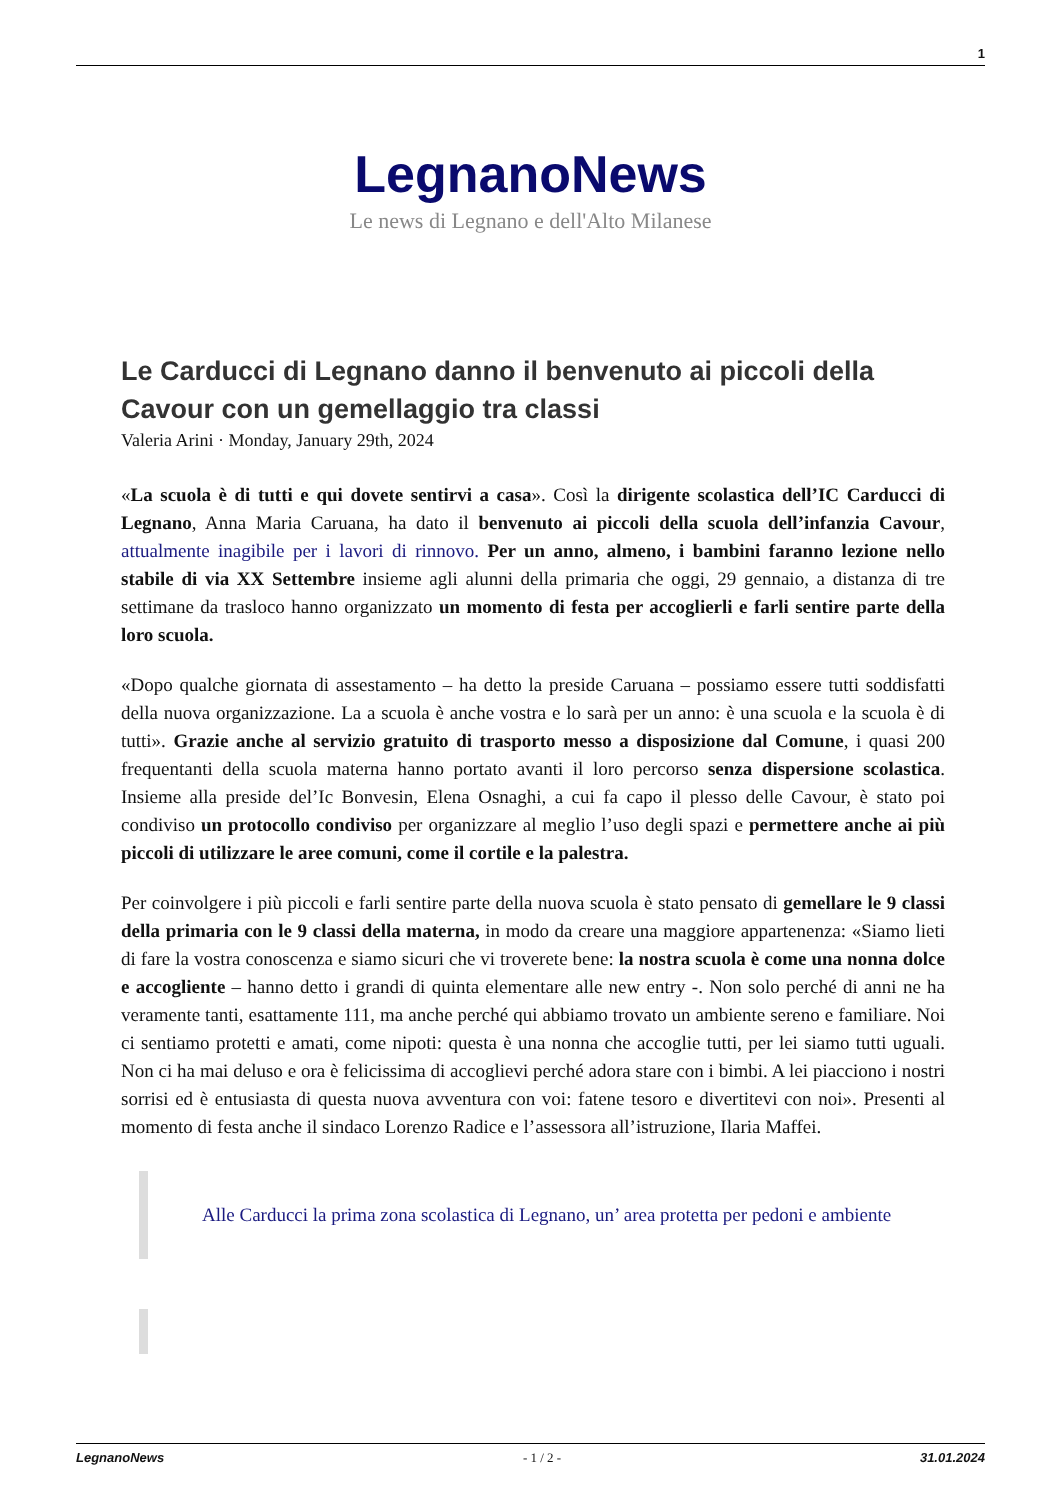1
LegnanoNews
Le news di Legnano e dell'Alto Milanese
Le Carducci di Legnano danno il benvenuto ai piccoli della Cavour con un gemellaggio tra classi
Valeria Arini · Monday, January 29th, 2024
«La scuola è di tutti e qui dovete sentirvi a casa». Così la dirigente scolastica dell’IC Carducci di Legnano, Anna Maria Caruana, ha dato il benvenuto ai piccoli della scuola dell’infanzia Cavour, attualmente inagibile per i lavori di rinnovo. Per un anno, almeno, i bambini faranno lezione nello stabile di via XX Settembre insieme agli alunni della primaria che oggi, 29 gennaio, a distanza di tre settimane da trasloco hanno organizzato un momento di festa per accoglierli e farli sentire parte della loro scuola.
«Dopo qualche giornata di assestamento – ha detto la preside Caruana – possiamo essere tutti soddisfatti della nuova organizzazione. La a scuola è anche vostra e lo sarà per un anno: è una scuola e la scuola è di tutti». Grazie anche al servizio gratuito di trasporto messo a disposizione dal Comune, i quasi 200 frequentanti della scuola materna hanno portato avanti il loro percorso senza dispersione scolastica. Insieme alla preside del’Ic Bonvesin, Elena Osnaghi, a cui fa capo il plesso delle Cavour, è stato poi condiviso un protocollo condiviso per organizzare al meglio l’uso degli spazi e permettere anche ai più piccoli di utilizzare le aree comuni, come il cortile e la palestra.
Per coinvolgere i più piccoli e farli sentire parte della nuova scuola è stato pensato di gemellare le 9 classi della primaria con le 9 classi della materna, in modo da creare una maggiore appartenenza: «Siamo lieti di fare la vostra conoscenza e siamo sicuri che vi troverete bene: la nostra scuola è come una nonna dolce e accogliente – hanno detto i grandi di quinta elementare alle new entry -. Non solo perché di anni ne ha veramente tanti, esattamente 111, ma anche perché qui abbiamo trovato un ambiente sereno e familiare. Noi ci sentiamo protetti e amati, come nipoti: questa è una nonna che accoglie tutti, per lei siamo tutti uguali. Non ci ha mai deluso e ora è felicissima di accoglievi perché adora stare con i bimbi. A lei piacciono i nostri sorrisi ed è entusiasta di questa nuova avventura con voi: fatene tesoro e divertitevi con noi». Presenti al momento di festa anche il sindaco Lorenzo Radice e l’assessora all’istruzione, Ilaria Maffei.
Alle Carducci la prima zona scolastica di Legnano, un’ area protetta per pedoni e ambiente
LegnanoNews - 1 / 2 - 31.01.2024